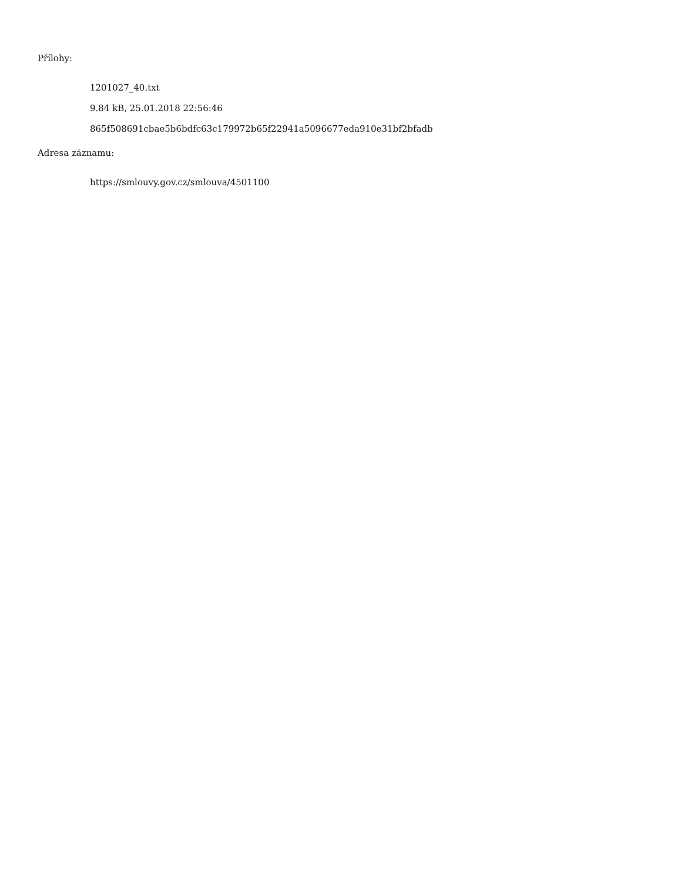Přílohy:
1201027_40.txt
9.84 kB, 25.01.2018 22:56:46
865f508691cbae5b6bdfc63c179972b65f22941a5096677eda910e31bf2bfadb
Adresa záznamu:
https://smlouvy.gov.cz/smlouva/4501100